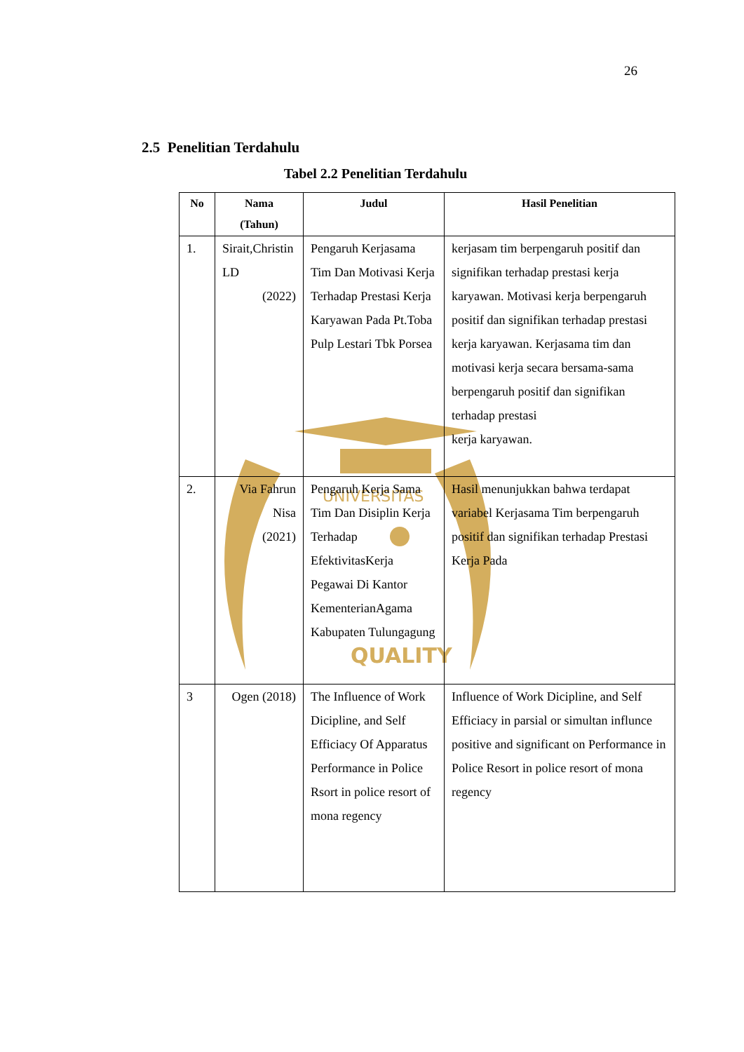26
UNIVERSITAS
QUALITY
2.5 Penelitian Terdahulu
Tabel 2.2 Penelitian Terdahulu
| No | Nama (Tahun) | Judul | Hasil Penelitian |
| --- | --- | --- | --- |
| 1. | Sirait,Christin LD (2022) | Pengaruh Kerjasama Tim Dan Motivasi Kerja Terhadap Prestasi Kerja Karyawan Pada Pt.Toba Pulp Lestari Tbk Porsea | kerjasam tim berpengaruh positif dan signifikan terhadap prestasi kerja karyawan. Motivasi kerja berpengaruh positif dan signifikan terhadap prestasi kerja karyawan. Kerjasama tim dan motivasi kerja secara bersama-sama berpengaruh positif dan signifikan terhadap prestasi kerja karyawan. |
| 2. | Via Fahrun Nisa (2021) | Pengaruh Kerja Sama Tim Dan Disiplin Kerja Terhadap EfektivitasKerja Pegawai Di Kantor KementerianAgama Kabupaten Tulungagung | Hasil menunjukkan bahwa terdapat variabel Kerjasama Tim berpengaruh positif dan signifikan terhadap Prestasi Kerja Pada |
| 3 | Ogen (2018) | The Influence of Work Dicipline, and Self Efficiacy Of Apparatus Performance in Police Rsort in police resort of mona regency | Influence of Work Dicipline, and Self Efficiacy in parsial or simultan influnce positive and significant on Performance in Police Resort in police resort of mona regency |